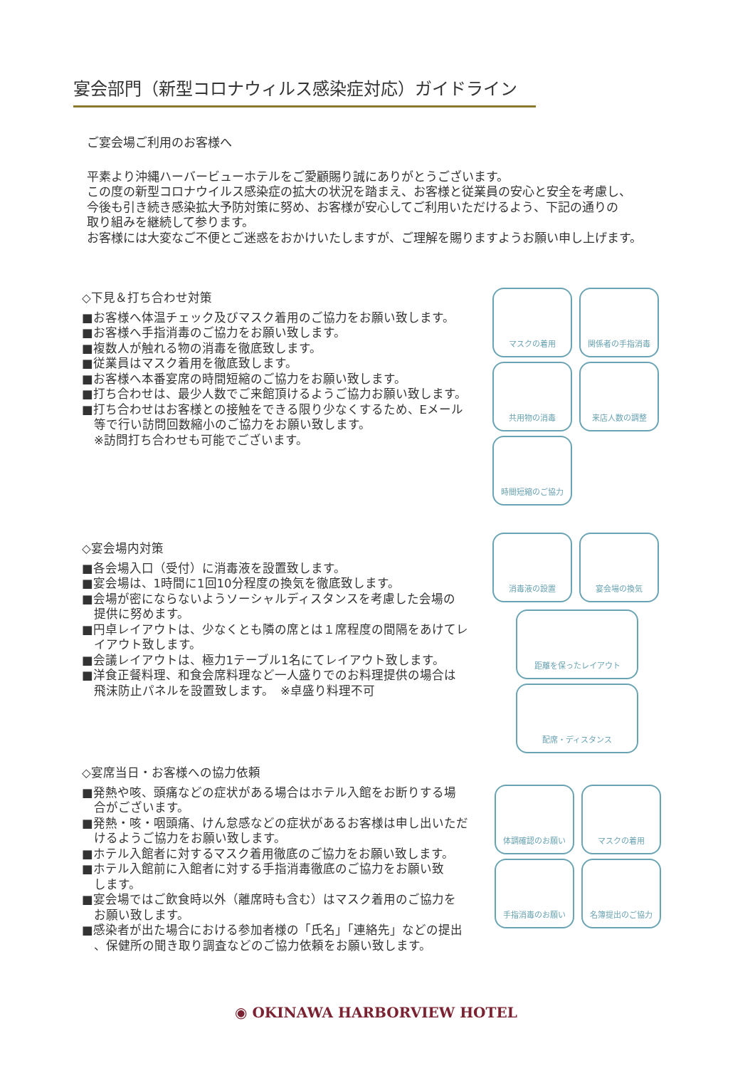宴会部門（新型コロナウィルス感染症対応）ガイドライン
ご宴会場ご利用のお客様へ
平素より沖縄ハーバービューホテルをご愛顧賜り誠にありがとうございます。
この度の新型コロナウイルス感染症の拡大の状況を踏まえ、お客様と従業員の安心と安全を考慮し、
今後も引き続き感染拡大予防対策に努め、お客様が安心してご利用いただけるよう、下記の通りの
取り組みを継続して参ります。
お客様には大変なご不便とご迷惑をおかけいたしますが、ご理解を賜りますようお願い申し上げます。
◇下見＆打ち合わせ対策
■お客様へ体温チェック及びマスク着用のご協力をお願い致します。
■お客様へ手指消毒のご協力をお願い致します。
■複数人が触れる物の消毒を徹底致します。
■従業員はマスク着用を徹底致します。
■お客様へ本番宴席の時間短縮のご協力をお願い致します。
■打ち合わせは、最少人数でご来館頂けるようご協力お願い致します。
■打ち合わせはお客様との接触をできる限り少なくするため、Eメール
　等で行い訪問回数縮小のご協力をお願い致します。
　※訪問打ち合わせも可能でございます。
マスクの着用
関係者の手指消毒
共用物の消毒
来店人数の調整
時間短縮のご協力
◇宴会場内対策
■各会場入口（受付）に消毒液を設置致します。
■宴会場は、1時間に1回10分程度の換気を徹底致します。
■会場が密にならないようソーシャルディスタンスを考慮した会場の
　提供に努めます。
■円卓レイアウトは、少なくとも隣の席とは１席程度の間隔をあけてレ
　イアウト致します。
■会議レイアウトは、極力1テーブル1名にてレイアウト致します。
■洋食正餐料理、和食会席料理など一人盛りでのお料理提供の場合は
　飛沫防止パネルを設置致します。　※卓盛り料理不可
消毒液の設置
宴会場の換気
距離を保ったレイアウト
配席・ディスタンス
◇宴席当日・お客様への協力依頼
■発熱や咳、頭痛などの症状がある場合はホテル入館をお断りする場
　合がございます。
■発熱・咳・咽頭痛、けん怠感などの症状があるお客様は申し出いただ
　けるようご協力をお願い致します。
■ホテル入館者に対するマスク着用徹底のご協力をお願い致します。
■ホテル入館前に入館者に対する手指消毒徹底のご協力をお願い致
　します。
■宴会場ではご飲食時以外（離席時も含む）はマスク着用のご協力を
　お願い致します。
■感染者が出た場合における参加者様の「氏名」「連絡先」などの提出
　、保健所の聞き取り調査などのご協力依頼をお願い致します。
体調確認のお願い
マスクの着用
手指消毒のお願い
名簿提出のご協力
◉ OKINAWA HARBORVIEW HOTEL